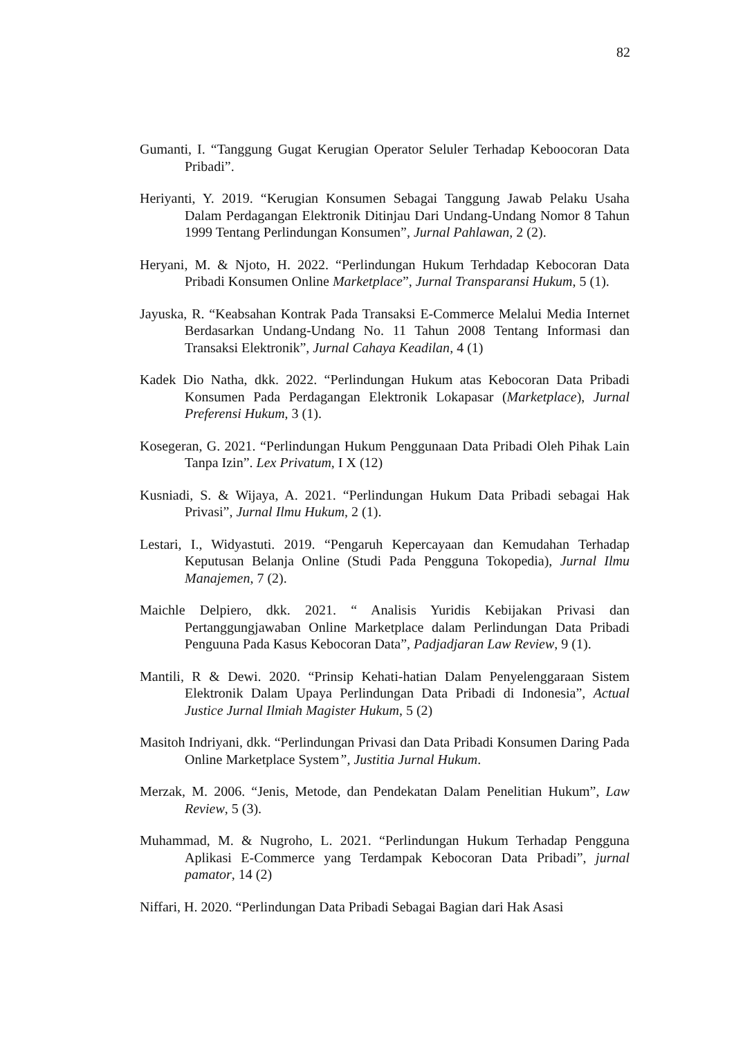82
Gumanti, I. “Tanggung Gugat Kerugian Operator Seluler Terhadap Keboocoran Data Pribadi”.
Heriyanti, Y. 2019. “Kerugian Konsumen Sebagai Tanggung Jawab Pelaku Usaha Dalam Perdagangan Elektronik Ditinjau Dari Undang-Undang Nomor 8 Tahun 1999 Tentang Perlindungan Konsumen”, Jurnal Pahlawan, 2 (2).
Heryani, M. & Njoto, H. 2022. “Perlindungan Hukum Terhdadap Kebocoran Data Pribadi Konsumen Online Marketplace”, Jurnal Transparansi Hukum, 5 (1).
Jayuska, R. “Keabsahan Kontrak Pada Transaksi E-Commerce Melalui Media Internet Berdasarkan Undang-Undang No. 11 Tahun 2008 Tentang Informasi dan Transaksi Elektronik”, Jurnal Cahaya Keadilan, 4 (1)
Kadek Dio Natha, dkk. 2022. “Perlindungan Hukum atas Kebocoran Data Pribadi Konsumen Pada Perdagangan Elektronik Lokapasar (Marketplace), Jurnal Preferensi Hukum, 3 (1).
Kosegeran, G. 2021. “Perlindungan Hukum Penggunaan Data Pribadi Oleh Pihak Lain Tanpa Izin”. Lex Privatum, I X (12)
Kusniadi, S. & Wijaya, A. 2021. “Perlindungan Hukum Data Pribadi sebagai Hak Privasi”, Jurnal Ilmu Hukum, 2 (1).
Lestari, I., Widyastuti. 2019. “Pengaruh Kepercayaan dan Kemudahan Terhadap Keputusan Belanja Online (Studi Pada Pengguna Tokopedia), Jurnal Ilmu Manajemen, 7 (2).
Maichle Delpiero, dkk. 2021. “ Analisis Yuridis Kebijakan Privasi dan Pertanggungjawaban Online Marketplace dalam Perlindungan Data Pribadi Penguuna Pada Kasus Kebocoran Data”, Padjadjaran Law Review, 9 (1).
Mantili, R & Dewi. 2020. “Prinsip Kehati-hatian Dalam Penyelenggaraan Sistem Elektronik Dalam Upaya Perlindungan Data Pribadi di Indonesia”, Actual Justice Jurnal Ilmiah Magister Hukum, 5 (2)
Masitoh Indriyani, dkk. “Perlindungan Privasi dan Data Pribadi Konsumen Daring Pada Online Marketplace System”, Justitia Jurnal Hukum.
Merzak, M. 2006. “Jenis, Metode, dan Pendekatan Dalam Penelitian Hukum”, Law Review, 5 (3).
Muhammad, M. & Nugroho, L. 2021. “Perlindungan Hukum Terhadap Pengguna Aplikasi E-Commerce yang Terdampak Kebocoran Data Pribadi”, jurnal pamator, 14 (2)
Niffari, H. 2020. “Perlindungan Data Pribadi Sebagai Bagian dari Hak Asasi